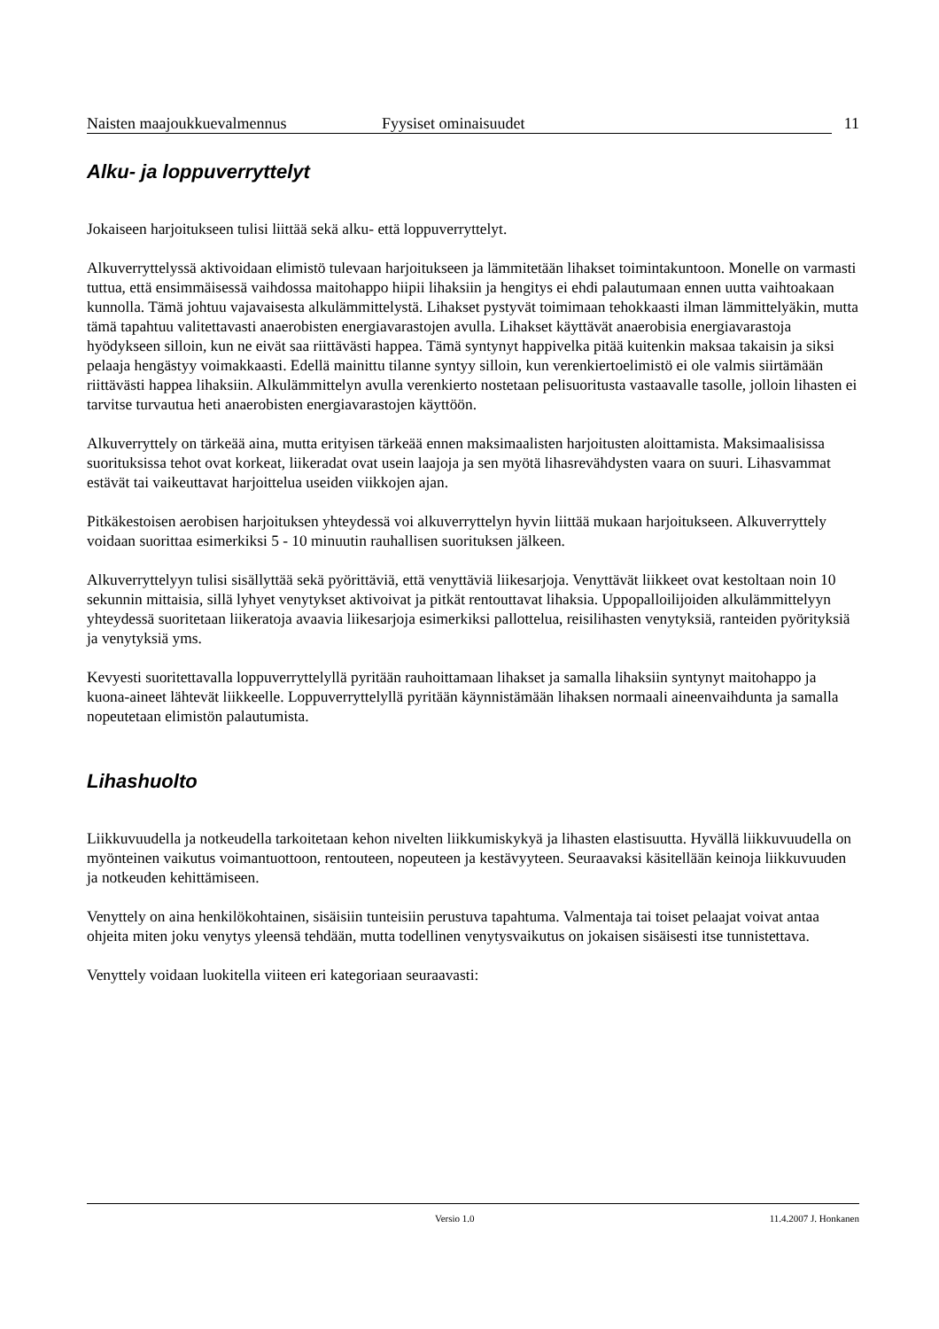Naisten maajoukkuevalmennus Fyysiset ominaisuudet 11
Alku- ja loppuverryttelyt
Jokaiseen harjoitukseen tulisi liittää sekä alku- että loppuverryttelyt.
Alkuverryttelyssä aktivoidaan elimistö tulevaan harjoitukseen ja lämmitetään lihakset toimintakuntoon. Monelle on varmasti tuttua, että ensimmäisessä vaihdossa maitohappo hiipii lihaksiin ja hengitys ei ehdi palautumaan ennen uutta vaihtoakaan kunnolla. Tämä johtuu vajavaisesta alkulämmittelystä. Lihakset pystyvät toimimaan tehokkaasti ilman lämmittelyäkin, mutta tämä tapahtuu valitettavasti anaerobisten energiavarastojen avulla. Lihakset käyttävät anaerobisia energiavarastoja hyödykseen silloin, kun ne eivät saa riittävästi happea. Tämä syntynyt happivelka pitää kuitenkin maksaa takaisin ja siksi pelaaja hengästyy voimakkaasti. Edellä mainittu tilanne syntyy silloin, kun verenkiertoelimistö ei ole valmis siirtämään riittävästi happea lihaksiin. Alkulämmittelyn avulla verenkierto nostetaan pelisuoritusta vastaavalle tasolle, jolloin lihasten ei tarvitse turvautua heti anaerobisten energiavarastojen käyttöön.
Alkuverryttely on tärkeää aina, mutta erityisen tärkeää ennen maksimaalisten harjoitusten aloittamista. Maksimaalisissa suorituksissa tehot ovat korkeat, liikeradat ovat usein laajoja ja sen myötä lihasrevähdysten vaara on suuri. Lihasvammat estävät tai vaikeuttavat harjoittelua useiden viikkojen ajan.
Pitkäkestoisen aerobisen harjoituksen yhteydessä voi alkuverryttelyn hyvin liittää mukaan harjoitukseen. Alkuverryttely voidaan suorittaa esimerkiksi 5 - 10 minuutin rauhallisen suorituksen jälkeen.
Alkuverryttelyyn tulisi sisällyttää sekä pyörittäviä, että venyttäviä liikesarjoja. Venyttävät liikkeet ovat kestoltaan noin 10 sekunnin mittaisia, sillä lyhyet venytykset aktivoivat ja pitkät rentouttavat lihaksia. Uppopalloilijoiden alkulämmittelyyn yhteydessä suoritetaan liikeratoja avaavia liikesarjoja esimerkiksi pallottelua, reisilihasten venytyksiä, ranteiden pyörityksiä ja venytyksiä yms.
Kevyesti suoritettavalla loppuverryttelyllä pyritään rauhoittamaan lihakset ja samalla lihaksiin syntynyt maitohappo ja kuona-aineet lähtevät liikkeelle. Loppuverryttelyllä pyritään käynnistämään lihaksen normaali aineenvaihdunta ja samalla nopeutetaan elimistön palautumista.
Lihashuolto
Liikkuvuudella ja notkeudella tarkoitetaan kehon nivelten liikkumiskykyä ja lihasten elastisuutta. Hyvällä liikkuvuudella on myönteinen vaikutus voimantuottoon, rentouteen, nopeuteen ja kestävyyteen. Seuraavaksi käsitellään keinoja liikkuvuuden ja notkeuden kehittämiseen.
Venyttely on aina henkilökohtainen, sisäisiin tunteisiin perustuva tapahtuma. Valmentaja tai toiset pelaajat voivat antaa ohjeita miten joku venytys yleensä tehdään, mutta todellinen venytysvaikutus on jokaisen sisäisesti itse tunnistettava.
Venyttely voidaan luokitella viiteen eri kategoriaan seuraavasti:
Versio 1.0 11.4.2007 J. Honkanen